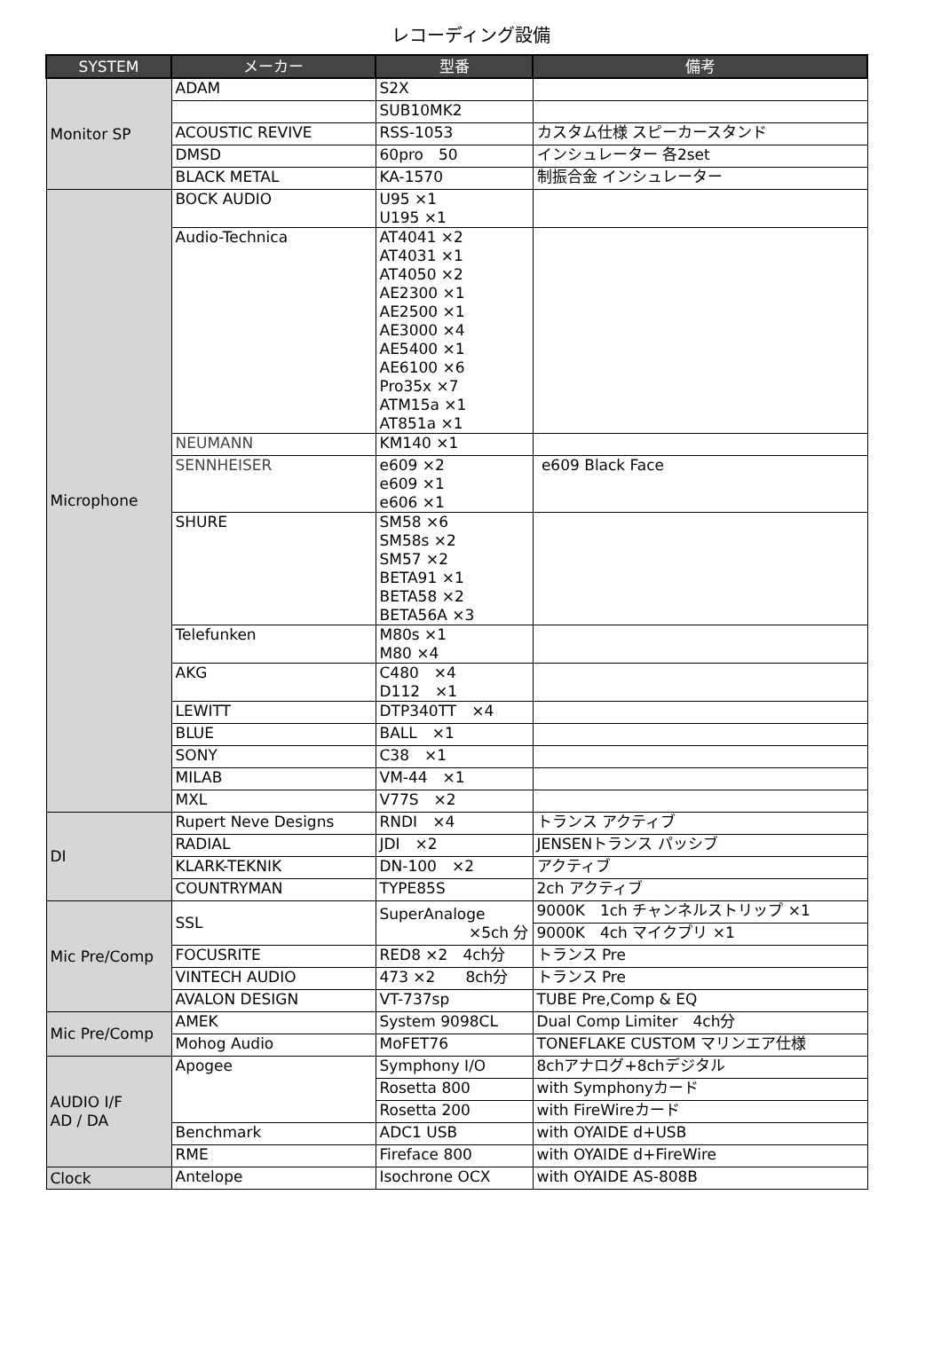レコーディング設備
| SYSTEM | メーカー | 型番 | 備考 |
| --- | --- | --- | --- |
| Monitor SP | ADAM | S2X | |
| | | SUB10MK2 | |
| | ACOUSTIC REVIVE | RSS-1053 | カスタム仕様 スピーカースタンド |
| | DMSD | 60pro 50 | インシュレーター 各2set |
| | BLACK METAL | KA-1570 | 制振合金 インシュレーター |
| Microphone | BOCK AUDIO | U95 ×1 U195 ×1 | |
| | Audio-Technica | AT4041 ×2 AT4031 ×1 AT4050 ×2 AE2300 ×1 AE2500 ×1 AE3000 ×4 AE5400 ×1 AE6100 ×6 Pro35x ×7 ATM15a ×1 AT851a ×1 | |
| | NEUMANN | KM140 ×1 | |
| | SENNHEISER | e609 ×2 e609 ×1 e606 ×1 | e609 Black Face |
| | SHURE | SM58 ×6 SM58s ×2 SM57 ×2 BETA91 ×1 BETA58 ×2 BETA56A ×3 | |
| | Telefunken | M80s ×1 M80 ×4 | |
| | AKG | C480 ×4 D112 ×1 | |
| | LEWITT | DTP340TT ×4 | |
| | BLUE | BALL ×1 | |
| | SONY | C38 ×1 | |
| | MILAB | VM-44 ×1 | |
| | MXL | V77S ×2 | |
| DI | Rupert Neve Designs | RNDI ×4 | トランス アクティブ |
| | RADIAL | JDI ×2 | JENSENトランス パッシブ |
| | KLARK-TEKNIK | DN-100 ×2 | アクティブ |
| | COUNTRYMAN | TYPE85S | 2ch アクティブ |
| Mic Pre/Comp | SSL | SuperAnaloge ×5ch 分 | 9000K 1ch チャンネルストリップ ×1 |
| | | | 9000K 4ch マイクプリ ×1 |
| | FOCUSRITE | RED8 ×2 4ch分 | トランス Pre |
| | VINTECH AUDIO | 473 ×2 8ch分 | トランス Pre |
| | AVALON DESIGN | VT-737sp | TUBE Pre,Comp & EQ |
| Mic Pre/Comp | AMEK | System 9098CL | Dual Comp Limiter 4ch分 |
| | Mohog Audio | MoFET76 | TONEFLAKE CUSTOM マリンエア仕様 |
| AUDIO I/F AD / DA | Apogee | Symphony I/O | 8chアナログ+8chデジタル |
| | | Rosetta 800 | with Symphonyカード |
| | | Rosetta 200 | with FireWireカード |
| | Benchmark | ADC1 USB | with OYAIDE d+USB |
| | RME | Fireface 800 | with OYAIDE d+FireWire |
| Clock | Antelope | Isochrone OCX | with OYAIDE AS-808B |